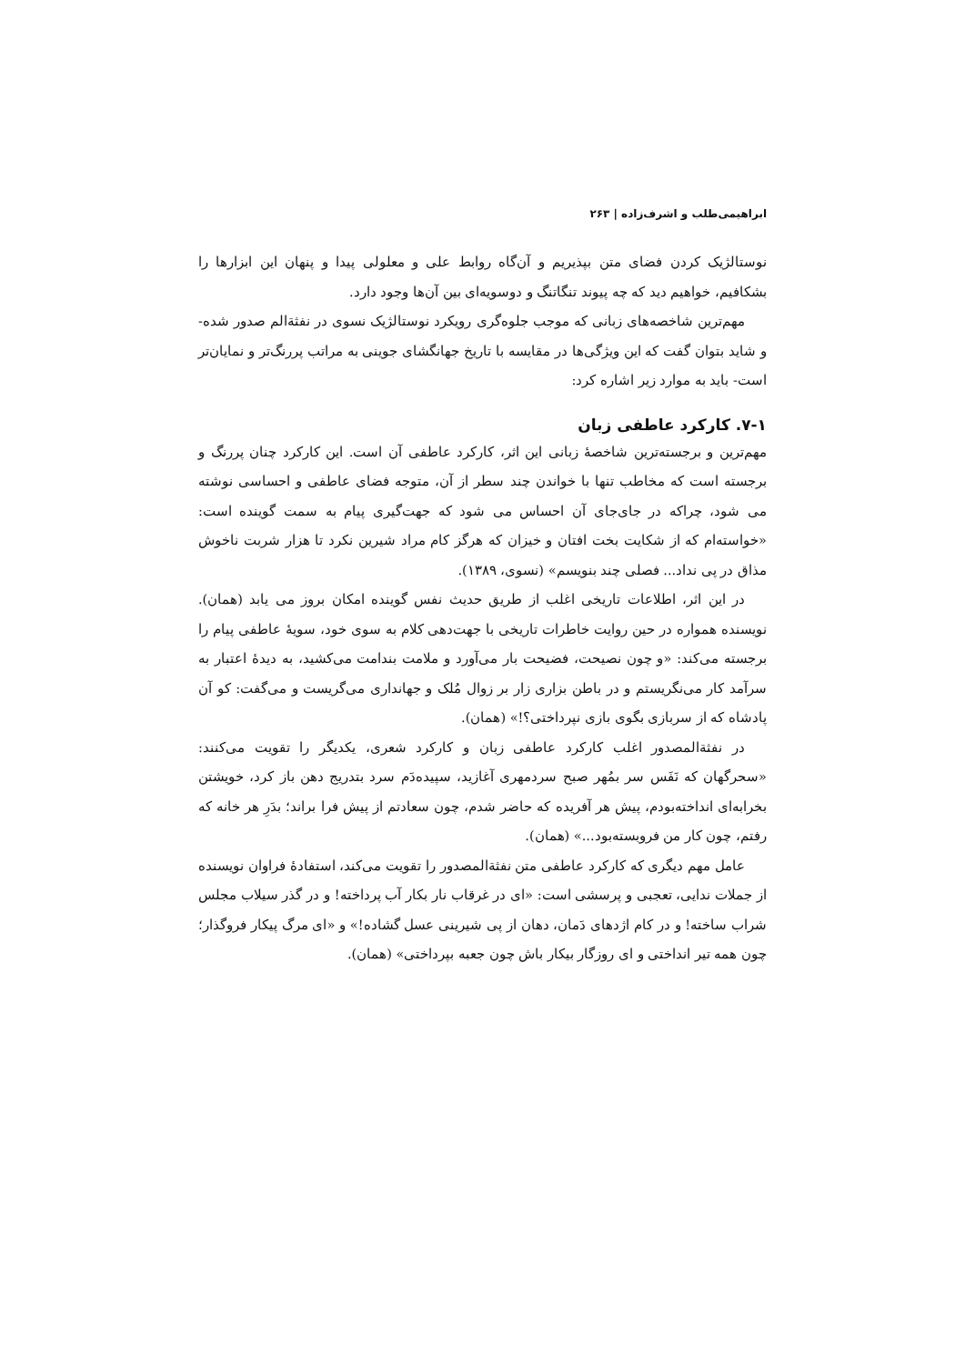ابراهیمی‌طلب و اشرف‌زاده | ۲۶۳
نوستالژیک کردن فضای متن بپذیریم و آن‌گاه روابط علی و معلولی پیدا و پنهان این ابزارها را بشکافیم، خواهیم دید که چه پیوند تنگاتنگ و دوسویه‌ای بین آن‌ها وجود دارد.
مهم‌ترین شاخصه‌های زبانی که موجب جلوه‌گری رویکرد نوستالژیک نسوی در نفثةالم صدور شده- و شاید بتوان گفت که این ویژگی‌ها در مقایسه با تاریخ جهانگشای جوینی به مراتب پررنگ‌تر و نمایان‌تر است- باید به موارد زیر اشاره کرد:
۷-۱. کارکرد عاطفی زبان
مهم‌ترین و برجسته‌ترین شاخصهٔ زبانی این اثر، کارکرد عاطفی آن است. این کارکرد چنان پررنگ و برجسته است که مخاطب تنها با خواندن چند سطر از آن، متوجه فضای عاطفی و احساسی نوشته می شود، چراکه در جای‌جای آن احساس می شود که جهت‌گیری پیام به سمت گوینده است: «خواسته‌ام که از شکایت بخت افتان و خیزان که هرگز کام مراد شیرین نکرد تا هزار شربت ناخوش مذاق در پی نداد... فصلی چند بنویسم» (نسوی، ۱۳۸۹).
در این اثر، اطلاعات تاریخی اغلب از طریق حدیث نفس گوینده امکان بروز می یابد (همان). نویسنده همواره در حین روایت خاطرات تاریخی با جهت‌دهی کلام به سوی خود، سویهٔ عاطفی پیام را برجسته می‌کند: «و چون نصیحت، فضیحت بار می‌آورد و ملامت بندامت می‌کشید، به دیدهٔ اعتبار به سرآمد کار می‌نگریستم و در باطن بزاری زار بر زوال مُلک و جهانداری می‌گریست و می‌گفت: کو آن پادشاه که از سربازی بگوی بازی نپرداختی؟!» (همان).
در نفثةالمصدور اغلب کارکرد عاطفی زبان و کارکرد شعری، یکدیگر را تقویت می‌کنند: «سحرگهان که نَفَس سر بمُهر صبح سردمهری آغازید، سپیده‌دَم سرد بتدریج دهن باز کرد، خویشتن بخرابه‌ای انداخته‌بودم، پیش هر آفریده که حاضر شدم، چون سعادتم از پیش فرا براند؛ بدَرِ هر خانه که رفتم، چون کار من فروبسته‌بود...» (همان).
عامل مهم دیگری که کارکرد عاطفی متن نفثةالمصدور را تقویت می‌کند، استفادهٔ فراوان نویسنده از جملات ندایی، تعجبی و پرسشی است: «ای در غرقاب نار بکار آب پرداخته! و در گذر سیلاب مجلس شراب ساخته! و در کام اژدهای دَمان، دهان از پی شیرینی عسل گشاده!» و «ای مرگ پیکار فروگذار؛ چون همه تیر انداختی و ای روزگار بیکار باش چون جعبه بپرداختی» (همان).